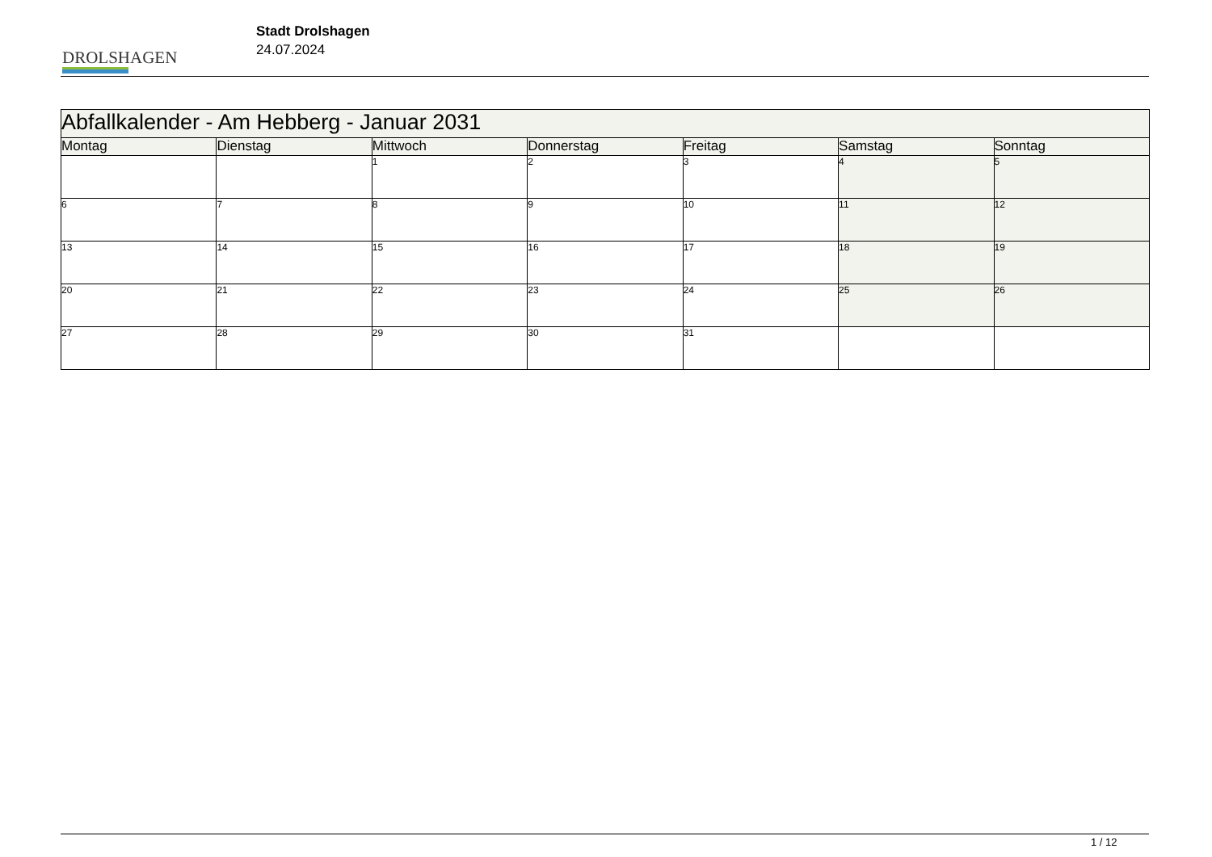DROLSHAGEN
Stadt Drolshagen
24.07.2024
| Abfallkalender - Am Hebberg - Januar 2031 | | | | | | |
| --- | --- | --- | --- | --- | --- | --- |
| Montag | Dienstag | Mittwoch | Donnerstag | Freitag | Samstag | Sonntag |
| | | 1 | 2 | 3 | 4 | 5 |
| 6 | 7 | 8 | 9 | 10 | 11 | 12 |
| 13 | 14 | 15 | 16 | 17 | 18 | 19 |
| 20 | 21 | 22 | 23 | 24 | 25 | 26 |
| 27 | 28 | 29 | 30 | 31 | | |
1 / 12